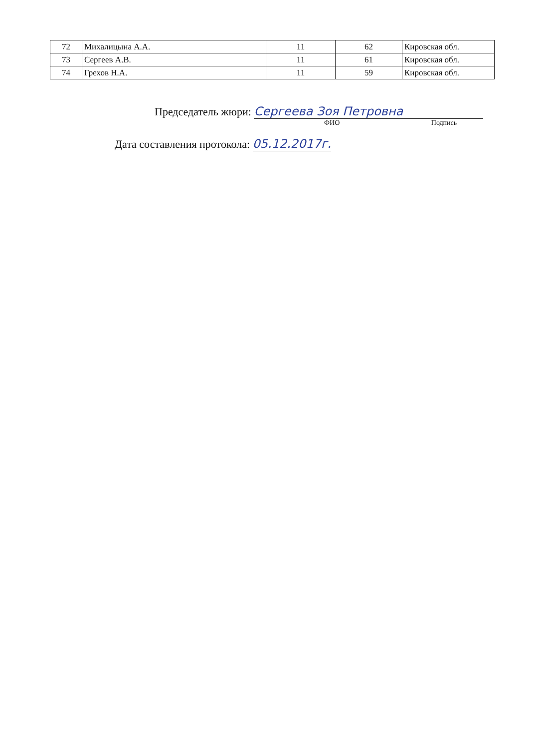| 72 | Михалицына А.А. | 11 | 62 | Кировская обл. |
| 73 | Сергеев А.В. | 11 | 61 | Кировская обл. |
| 74 | Грехов Н.А. | 11 | 59 | Кировская обл. |
Председатель жюри: Сергеева Зоя Петровна
ФИО Подпись
Дата составления протокола: 05.12.2017г.